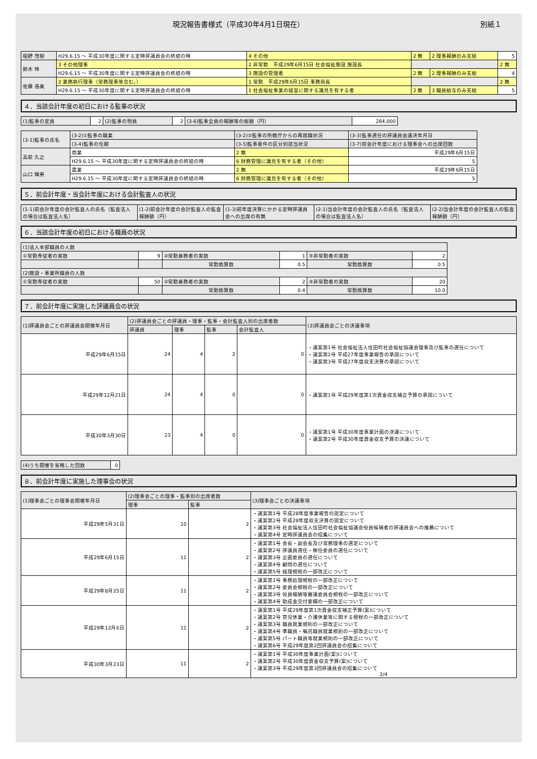現況報告書様式（平成30年4月1日現在） 別紙１
| 稲野 茂樹 | H29.6.15 ～ 平成30年度に関する定時評議員会の終結の時 | 4 その他 | 2 無 | 2 理事報酬のみ支給 | 5 |
| 鈴木 玲 | 3 その他理事 | 2 非常勤 平成29年6月15日 社会福祉施設 施設長 | | | 2 無 |
| | H29.6.15 ～ 平成30年度に関する定時評議員会の終結の時 | 3 施設の管理者 | 2 無 | 2 理事報酬のみ支給 | 4 |
| 佐藤 浩美 | 2 業務執行理事（常務理事等含む。） | 1 常勤 平成29年6月15日 事務局長 | | | 2 無 |
| | H29.6.15 ～ 平成30年度に関する定時評議員会の終結の時 | 1 社会福祉事業の経営に関する識見を有する者 | 2 無 | 3 職員給与のみ支給 | 5 |
４．当該会計年度の初日における監事の状況
| (1)監事の定員 | 2 | (2)監事の現員 | 2 | (3-6)監事全員の報酬等の総額（円） | 284,000 |
| (3-1)監事の氏名 | (3-2)①監事の職業 | (3-2)②監事の所轄庁からの再就職状況 | (3-3)監事選任の評議員会議決年月日 |
| --- | --- | --- | --- |
| | (3-4)監事の任期 | (3-5)監事要件の区分別該当状況 | (3-7)前会計年度における理事会への出席回数 |
| 高萩 久之 | 商業 | 2 無 | 平成29年6月15日 |
| | H29.6.15 ～ 平成30年度に関する定時評議員会の終結の時 | 6 財務管理に識見を有する者（その他） | 5 |
| 山口 輝男 | 農業 | 2 無 | 平成29年6月15日 |
| | H29.6.15 ～ 平成30年度に関する定時評議員会の終結の時 | 6 財務管理に識見を有する者（その他） | 5 |
５．前会計年度・当会計年度における会計監査人の状況
| (1-1)前会計年度の会計監査人の氏名（監査法人の場合は監査法人名） | (1-2)前会計年度の会計監査人の監査報酬額（円） | (1-3)前年度決算にかかる定時評議員会への出席の有無 | (2-1)当会計年度の会計監査人の氏名（監査法人の場合は監査法人名） | (2-2)当会計年度の会計監査人の監査報酬額（円） |
| --- | --- | --- | --- | --- |
６．当該会計年度の初日における職員の状況
| (1)法人本部職員の人数 | | | | | |
| ①常勤専従者の実数 | 9 | ②常勤兼務者の実数 | 1 | ③非常勤者の実数 | 2 |
| | | 常勤換算数 | 0.5 | 常勤換算数 | 0.5 |
| (2)施設・事業所職員の人数 | | | | | |
| ①常勤専従者の実数 | 50 | ②常勤兼務者の実数 | 2 | ③非常勤者の実数 | 20 |
| | | 常勤換算数 | 0.4 | 常勤換算数 | 10.0 |
７．前会計年度に実施した評議員会の状況
| (1)評議員会ごとの評議員会開催年月日 | (2)評議員会ごとの評議員・理事・監事・会計監査人別の出席者数 | | | | (3)評議員会ごとの決議事項 |
| --- | --- | --- | --- | --- | --- |
| | 評議員 | 理事 | 監事 | 会計監査人 | |
| 平成29年6月15日 | 24 | 4 | 2 | 0 | ・議案第1号 社会福祉法人住田町社会福祉協議会理事及び監事の選任について ・議案第2号 平成27年度事業報告の承認について ・議案第3号 平成27年度収支決算の承認について |
| 平成29年12月21日 | 24 | 4 | 0 | 0 | ・議案第1号 平成29年度第1次資金収支補正予算の承認について |
| 平成30年3月30日 | 23 | 4 | 0 | 0 | ・議案第1号 平成30年度事業計画の決議について ・議案第2号 平成30年度資金収支予算の決議について |
| (4)うち開催を省略した回数 | 0 |
８．前会計年度に実施した理事会の状況
| (1)理事会ごとの理事会開催年月日 | (2)理事会ごとの理事・監事別の出席者数 | | (3)理事会ごとの決議事項 |
| --- | --- | --- | --- |
| | 理事 | 監事 | |
| 平成29年5月31日 | 10 | 2 | ・議案第1号 平成28年度事業報告の認定について ・議案第2号 平成28年度収支決算の認定について ・議案第3号 社会福祉法人住田町社会福祉協議会役員候補者の評議員会への推薦について ・議案第4号 定時評議員会の招集について |
| 平成29年6月15日 | 11 | 2 | ・議案第1号 会長・副会長及び常務理事の選定について ・議案第2号 評議員選任・解任委員の選任について ・議案第3号 企画委員の選任について ・議案第4号 顧問の選任について ・議案第5号 経理規程の一部改正について |
| 平成29年8月25日 | 11 | 2 | ・議案第1号 事務処理規程の一部改正について ・議案第2号 委員会規程の一部改正について ・議案第3号 役員報酬等審議委員会規程の一部改正について ・議案第4号 助成金交付要綱の一部改正について |
| 平成29年12月6日 | 11 | 2 | ・議案第1号 平成29年度第1次資金収支補正予算(案)について ・議案第2号 育児休業・介護休業等に関する規程の一部改正について ・議案第3号 職員就業規則の一部改正について ・議案第4号 準職員・嘱託職員就業規則の一部改正について ・議案第5号 パート職員等就業規則の一部改正について ・議案第6号 平成29年度第2回評議員会の招集について |
| 平成30年3月23日 | 11 | 2 | ・議案第1号 平成30年度事業計画(案)について ・議案第2号 平成30年度資金収支予算(案)について ・議案第3号 平成29年度第3回評議員会の招集について 2/4 |